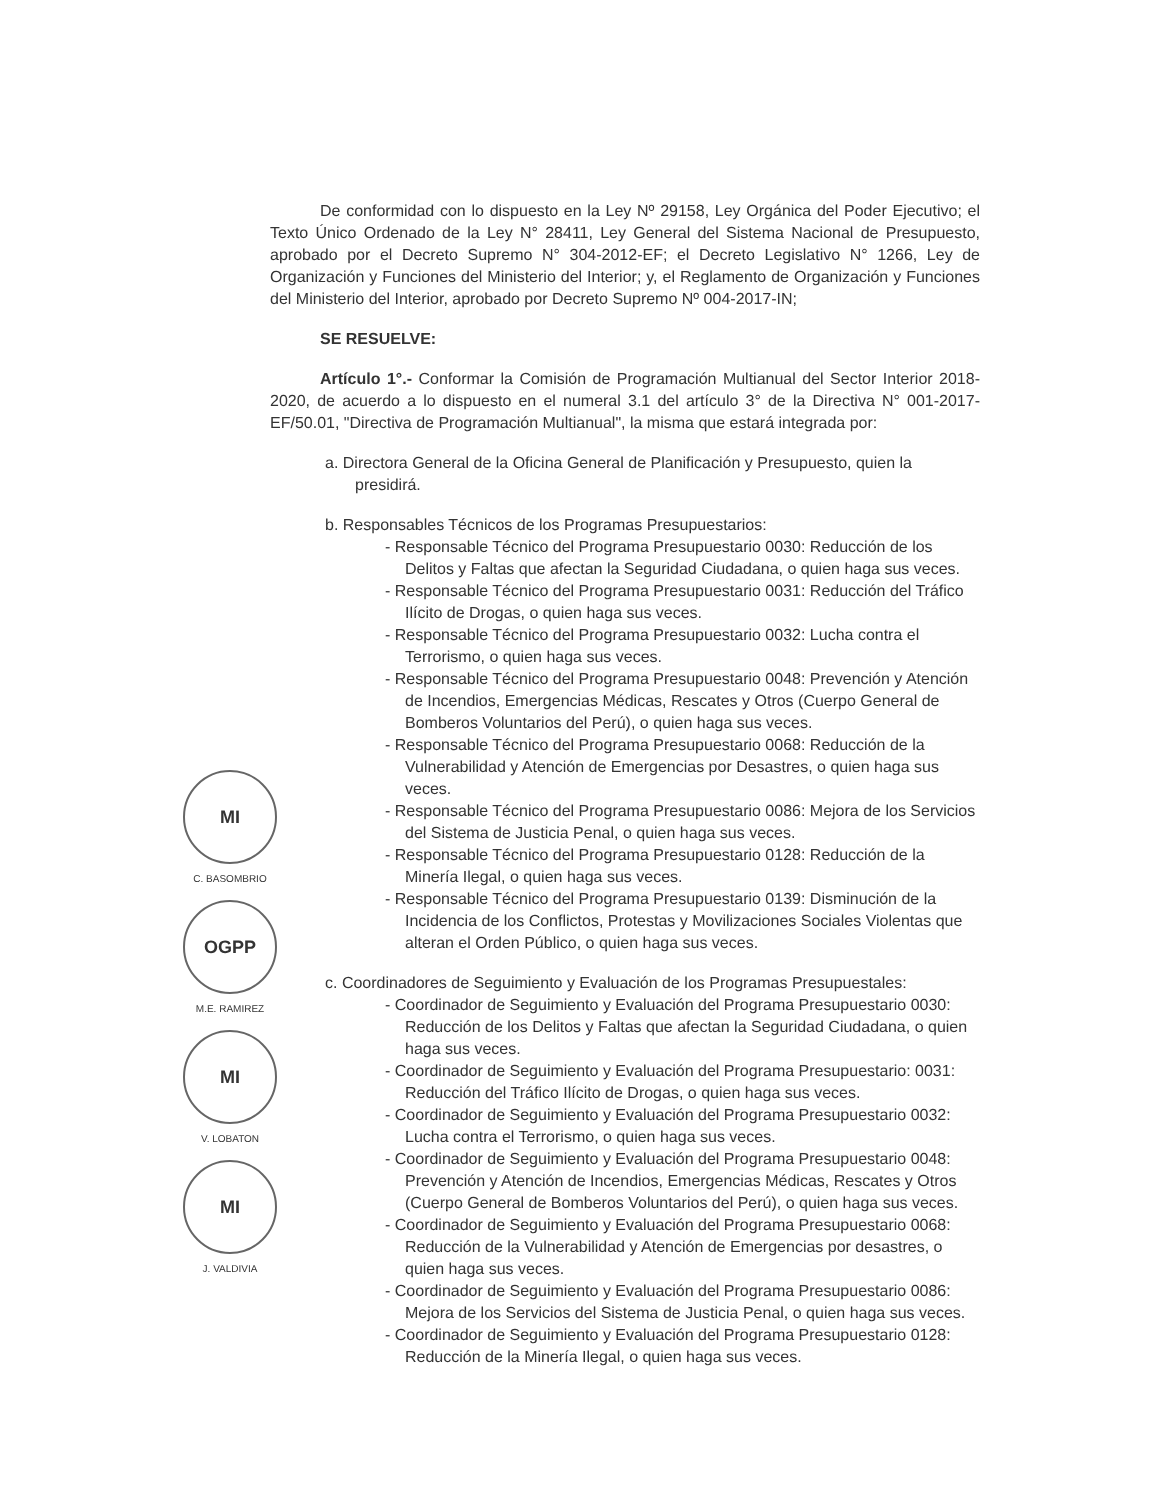De conformidad con lo dispuesto en la Ley Nº 29158, Ley Orgánica del Poder Ejecutivo; el Texto Único Ordenado de la Ley N° 28411, Ley General del Sistema Nacional de Presupuesto, aprobado por el Decreto Supremo N° 304-2012-EF; el Decreto Legislativo N° 1266, Ley de Organización y Funciones del Ministerio del Interior; y, el Reglamento de Organización y Funciones del Ministerio del Interior, aprobado por Decreto Supremo Nº 004-2017-IN;
SE RESUELVE:
Artículo 1°.- Conformar la Comisión de Programación Multianual del Sector Interior 2018-2020, de acuerdo a lo dispuesto en el numeral 3.1 del artículo 3° de la Directiva N° 001-2017-EF/50.01, "Directiva de Programación Multianual", la misma que estará integrada por:
a. Directora General de la Oficina General de Planificación y Presupuesto, quien la presidirá.
b. Responsables Técnicos de los Programas Presupuestarios:
- Responsable Técnico del Programa Presupuestario 0030: Reducción de los Delitos y Faltas que afectan la Seguridad Ciudadana, o quien haga sus veces.
- Responsable Técnico del Programa Presupuestario 0031: Reducción del Tráfico Ilícito de Drogas, o quien haga sus veces.
- Responsable Técnico del Programa Presupuestario 0032: Lucha contra el Terrorismo, o quien haga sus veces.
- Responsable Técnico del Programa Presupuestario 0048: Prevención y Atención de Incendios, Emergencias Médicas, Rescates y Otros (Cuerpo General de Bomberos Voluntarios del Perú), o quien haga sus veces.
- Responsable Técnico del Programa Presupuestario 0068: Reducción de la Vulnerabilidad y Atención de Emergencias por Desastres, o quien haga sus veces.
- Responsable Técnico del Programa Presupuestario 0086: Mejora de los Servicios del Sistema de Justicia Penal, o quien haga sus veces.
- Responsable Técnico del Programa Presupuestario 0128: Reducción de la Minería Ilegal, o quien haga sus veces.
- Responsable Técnico del Programa Presupuestario 0139: Disminución de la Incidencia de los Conflictos, Protestas y Movilizaciones Sociales Violentas que alteran el Orden Público, o quien haga sus veces.
c. Coordinadores de Seguimiento y Evaluación de los Programas Presupuestales:
- Coordinador de Seguimiento y Evaluación del Programa Presupuestario 0030: Reducción de los Delitos y Faltas que afectan la Seguridad Ciudadana, o quien haga sus veces.
- Coordinador de Seguimiento y Evaluación del Programa Presupuestario: 0031: Reducción del Tráfico Ilícito de Drogas, o quien haga sus veces.
- Coordinador de Seguimiento y Evaluación del Programa Presupuestario 0032: Lucha contra el Terrorismo, o quien haga sus veces.
- Coordinador de Seguimiento y Evaluación del Programa Presupuestario 0048: Prevención y Atención de Incendios, Emergencias Médicas, Rescates y Otros (Cuerpo General de Bomberos Voluntarios del Perú), o quien haga sus veces.
- Coordinador de Seguimiento y Evaluación del Programa Presupuestario 0068: Reducción de la Vulnerabilidad y Atención de Emergencias por desastres, o quien haga sus veces.
- Coordinador de Seguimiento y Evaluación del Programa Presupuestario 0086: Mejora de los Servicios del Sistema de Justicia Penal, o quien haga sus veces.
- Coordinador de Seguimiento y Evaluación del Programa Presupuestario 0128: Reducción de la Minería Ilegal, o quien haga sus veces.
MI
C. BASOMBRIO
OGPP
M.E. RAMIREZ
MI
V. LOBATON
MI
J. VALDIVIA